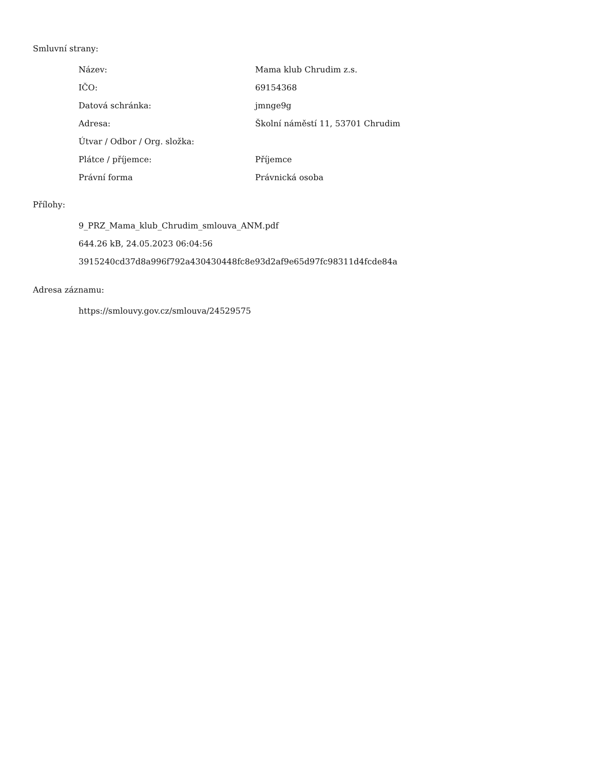Smluvní strany:
| Název: | Mama klub Chrudim z.s. |
| IČO: | 69154368 |
| Datová schránka: | jmnge9g |
| Adresa: | Školní náměstí 11, 53701 Chrudim |
| Útvar / Odbor / Org. složka: | |
| Plátce / příjemce: | Příjemce |
| Právní forma | Právnická osoba |
Přílohy:
9_PRZ_Mama_klub_Chrudim_smlouva_ANM.pdf
644.26 kB, 24.05.2023 06:04:56
3915240cd37d8a996f792a430430448fc8e93d2af9e65d97fc98311d4fcde84a
Adresa záznamu:
https://smlouvy.gov.cz/smlouva/24529575